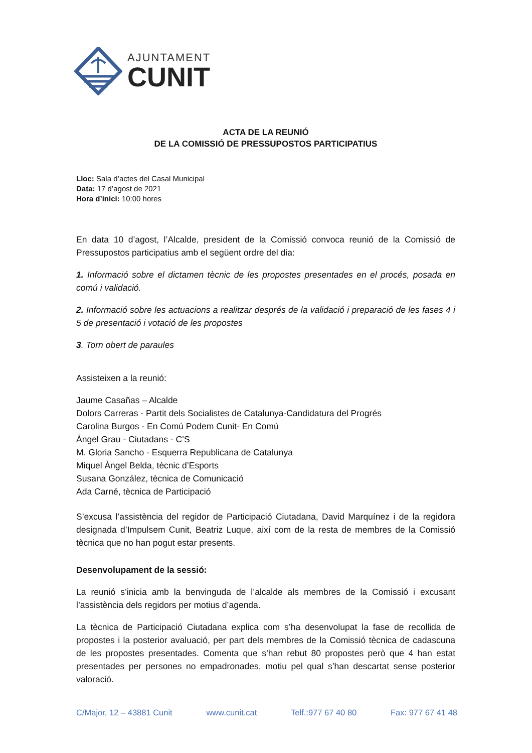AJUNTAMENT
CUNIT
ACTA DE LA REUNIÓ
DE LA COMISSIÓ DE PRESSUPOSTOS PARTICIPATIUS
Lloc: Sala d’actes del Casal Municipal
Data: 17 d’agost de 2021
Hora d’inici: 10:00 hores
En data 10 d’agost, l’Alcalde, president de la Comissió convoca reunió de la Comissió de Pressupostos participatius amb el següent ordre del dia:
1. Informació sobre el dictamen tècnic de les propostes presentades en el procés, posada en comú i validació.
2. Informació sobre les actuacions a realitzar després de la validació i preparació de les fases 4 i 5 de presentació i votació de les propostes
3. Torn obert de paraules
Assisteixen a la reunió:
Jaume Casañas – Alcalde
Dolors Carreras - Partit dels Socialistes de Catalunya-Candidatura del Progrés
Carolina Burgos - En Comú Podem Cunit- En Comú
Ángel Grau - Ciutadans - C’S
M. Gloria Sancho - Esquerra Republicana de Catalunya
Miquel Àngel Belda, tècnic d’Esports
Susana González, tècnica de Comunicació
Ada Carné, tècnica de Participació
S’excusa l’assistència del regidor de Participació Ciutadana, David Marquínez i de la regidora designada d’Impulsem Cunit, Beatriz Luque, així com de la resta de membres de la Comissió tècnica que no han pogut estar presents.
Desenvolupament de la sessió:
La reunió s’inicia amb la benvinguda de l’alcalde als membres de la Comissió i excusant l’assistència dels regidors per motius d’agenda.
La tècnica de Participació Ciutadana explica com s’ha desenvolupat la fase de recollida de propostes i la posterior avaluació, per part dels membres de la Comissió tècnica de cadascuna de les propostes presentades. Comenta que s’han rebut 80 propostes però que 4 han estat presentades per persones no empadronades, motiu pel qual s’han descartat sense posterior valoració.
C/Major, 12 – 43881 Cunit www.cunit.cat Telf.:977 67 40 80 Fax: 977 67 41 48